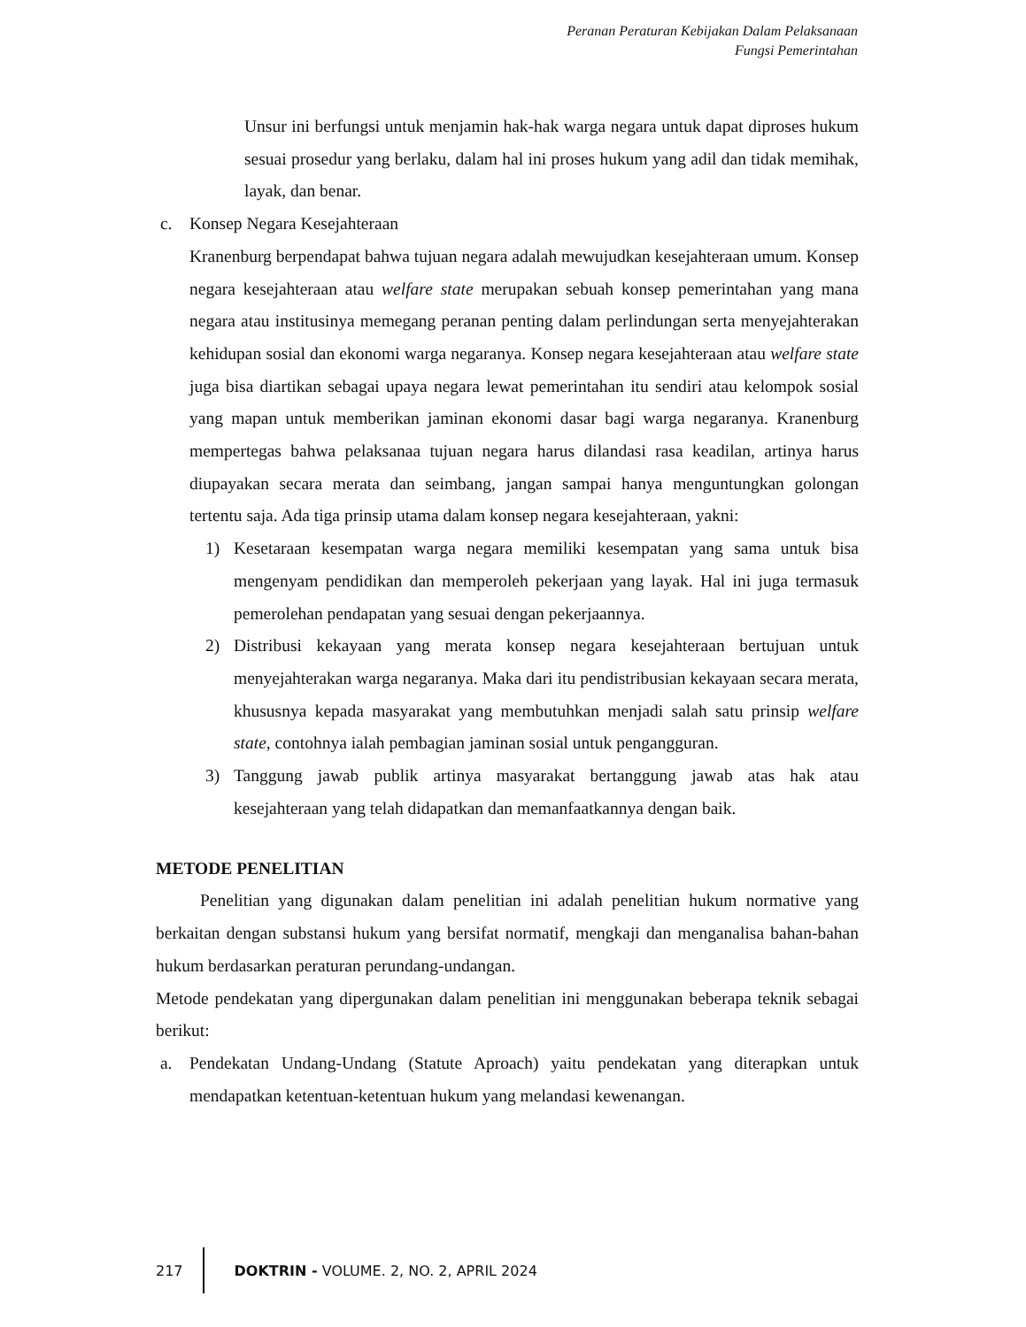Peranan Peraturan Kebijakan Dalam Pelaksanaan
Fungsi Pemerintahan
Unsur ini berfungsi untuk menjamin hak-hak warga negara untuk dapat diproses hukum sesuai prosedur yang berlaku, dalam hal ini proses hukum yang adil dan tidak memihak, layak, dan benar.
c. Konsep Negara Kesejahteraan
Kranenburg berpendapat bahwa tujuan negara adalah mewujudkan kesejahteraan umum. Konsep negara kesejahteraan atau welfare state merupakan sebuah konsep pemerintahan yang mana negara atau institusinya memegang peranan penting dalam perlindungan serta menyejahterakan kehidupan sosial dan ekonomi warga negaranya. Konsep negara kesejahteraan atau welfare state juga bisa diartikan sebagai upaya negara lewat pemerintahan itu sendiri atau kelompok sosial yang mapan untuk memberikan jaminan ekonomi dasar bagi warga negaranya. Kranenburg mempertegas bahwa pelaksanaa tujuan negara harus dilandasi rasa keadilan, artinya harus diupayakan secara merata dan seimbang, jangan sampai hanya menguntungkan golongan tertentu saja. Ada tiga prinsip utama dalam konsep negara kesejahteraan, yakni:
1) Kesetaraan kesempatan warga negara memiliki kesempatan yang sama untuk bisa mengenyam pendidikan dan memperoleh pekerjaan yang layak. Hal ini juga termasuk pemerolehan pendapatan yang sesuai dengan pekerjaannya.
2) Distribusi kekayaan yang merata konsep negara kesejahteraan bertujuan untuk menyejahterakan warga negaranya. Maka dari itu pendistribusian kekayaan secara merata, khususnya kepada masyarakat yang membutuhkan menjadi salah satu prinsip welfare state, contohnya ialah pembagian jaminan sosial untuk pengangguran.
3) Tanggung jawab publik artinya masyarakat bertanggung jawab atas hak atau kesejahteraan yang telah didapatkan dan memanfaatkannya dengan baik.
METODE PENELITIAN
Penelitian yang digunakan dalam penelitian ini adalah penelitian hukum normative yang berkaitan dengan substansi hukum yang bersifat normatif, mengkaji dan menganalisa bahan-bahan hukum berdasarkan peraturan perundang-undangan.
Metode pendekatan yang dipergunakan dalam penelitian ini menggunakan beberapa teknik sebagai berikut:
a. Pendekatan Undang-Undang (Statute Aproach) yaitu pendekatan yang diterapkan untuk mendapatkan ketentuan-ketentuan hukum yang melandasi kewenangan.
217 DOKTRIN - VOLUME. 2, NO. 2, APRIL 2024